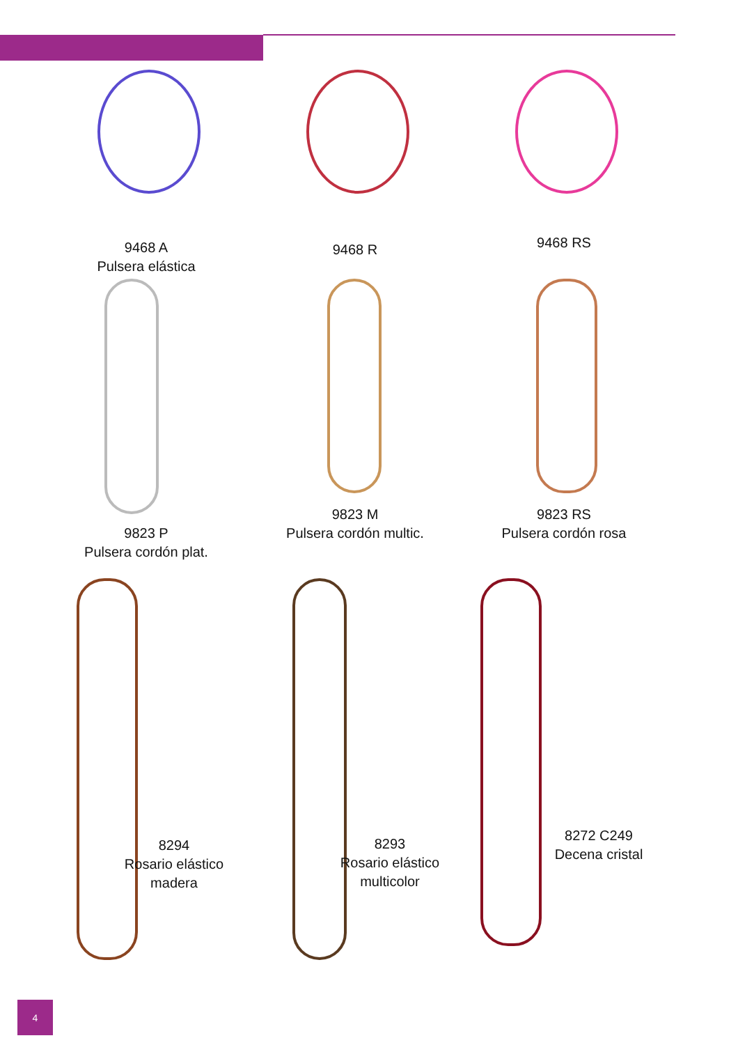9468 A
Pulsera elástica
9468 R
9468 RS
9823 P
Pulsera cordón plat.
9823 M
Pulsera cordón multic.
9823 RS
Pulsera cordón rosa
8294
Rosario elástico
madera
8293
Rosario elástico
multicolor
8272 C249
Decena cristal
4